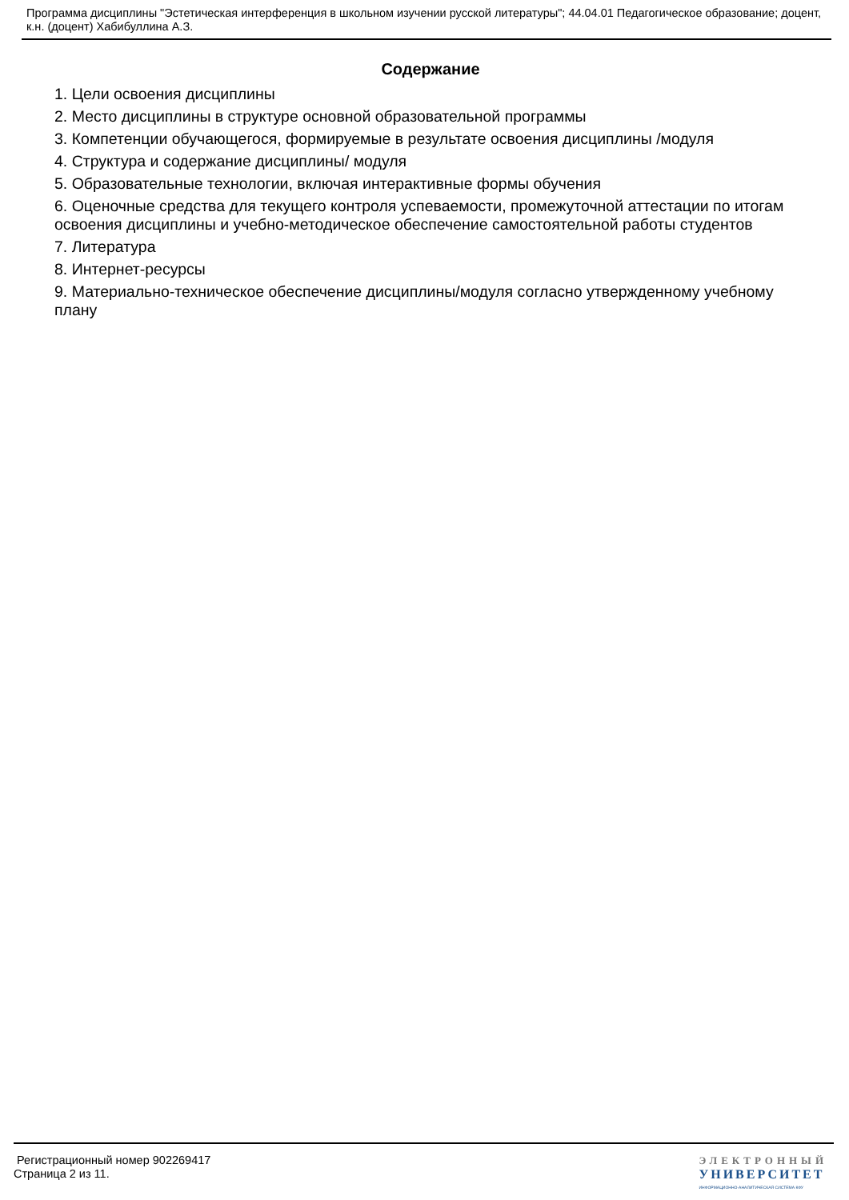Программа дисциплины "Эстетическая интерференция в школьном изучении русской литературы"; 44.04.01 Педагогическое образование; доцент, к.н. (доцент) Хабибуллина А.З.
Содержание
1. Цели освоения дисциплины
2. Место дисциплины в структуре основной образовательной программы
3. Компетенции обучающегося, формируемые в результате освоения дисциплины /модуля
4. Структура и содержание дисциплины/ модуля
5. Образовательные технологии, включая интерактивные формы обучения
6. Оценочные средства для текущего контроля успеваемости, промежуточной аттестации по итогам освоения дисциплины и учебно-методическое обеспечение самостоятельной работы студентов
7. Литература
8. Интернет-ресурсы
9. Материально-техническое обеспечение дисциплины/модуля согласно утвержденному учебному плану
Регистрационный номер 902269417
Страница 2 из 11.
ЭЛЕКТРОННЫЙ
УНИВЕРСИТЕТ
ИНФОРМАЦИОННО-АНАЛИТИЧЕСКАЯ СИСТЕМА КФУ